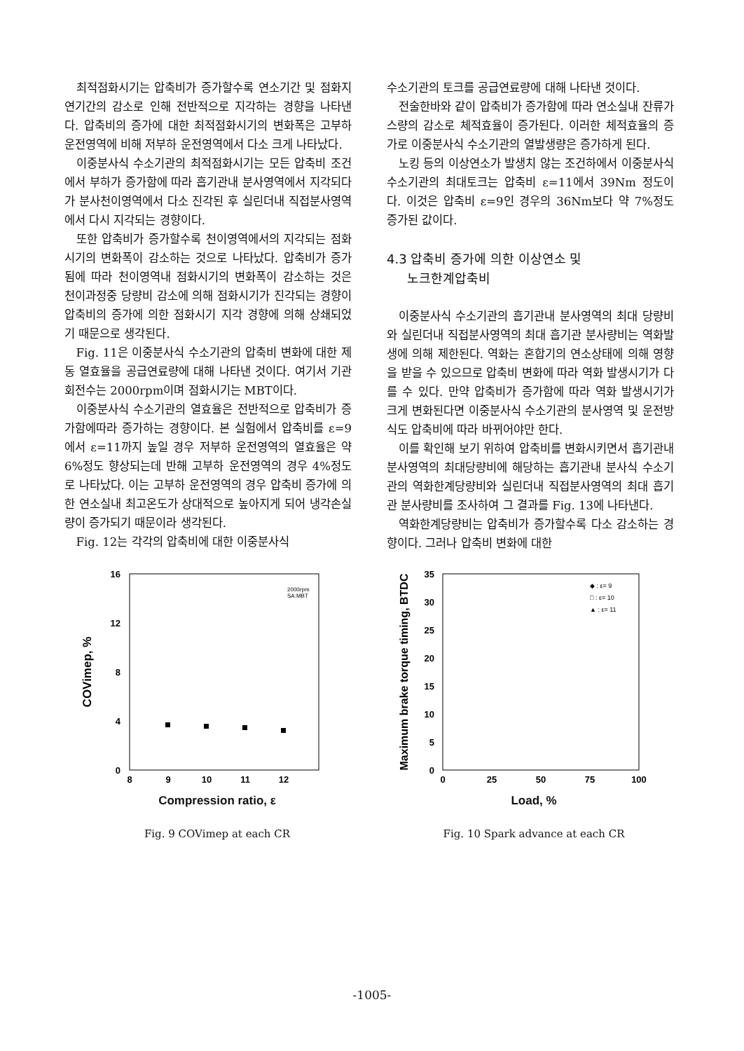최적점화시기는 압축비가 증가할수록 연소기간 및 점화지연기간의 감소로 인해 전반적으로 지각하는 경향을 나타낸다. 압축비의 증가에 대한 최적점화시기의 변화폭은 고부하 운전영역에 비해 저부하 운전영역에서 다소 크게 나타났다.
이중분사식 수소기관의 최적점화시기는 모든 압축비 조건에서 부하가 증가함에 따라 흡기관내 분사영역에서 지각되다가 분사천이영역에서 다소 진각된 후 실린더내 직접분사영역에서 다시 지각되는 경향이다.
또한 압축비가 증가할수록 천이영역에서의 지각되는 점화시기의 변화폭이 감소하는 것으로 나타났다. 압축비가 증가됨에 따라 천이영역내 점화시기의 변화폭이 감소하는 것은 천이과정중 당량비 감소에 의해 점화시기가 진각되는 경향이 압축비의 증가에 의한 점화시기 지각 경향에 의해 상쇄되었기 때문으로 생각된다.
Fig. 11은 이중분사식 수소기관의 압축비 변화에 대한 제동 열효율을 공급연료량에 대해 나타낸 것이다. 여기서 기관회전수는 2000rpm이며 점화시기는 MBT이다.
이중분사식 수소기관의 열효율은 전반적으로 압축비가 증가함에따라 증가하는 경향이다. 본 실험에서 압축비를 ε=9에서 ε=11까지 높일 경우 저부하 운전영역의 열효율은 약 6%정도 향상되는데 반해 고부하 운전영역의 경우 4%정도로 나타났다. 이는 고부하 운전영역의 경우 압축비 증가에 의한 연소실내 최고온도가 상대적으로 높아지게 되어 냉각손실량이 증가되기 때문이라 생각된다.
Fig. 12는 각각의 압축비에 대한 이중분사식
수소기관의 토크를 공급연료량에 대해 나타낸 것이다.
전술한바와 같이 압축비가 증가함에 따라 연소실내 잔류가스량의 감소로 체적효율이 증가된다. 이러한 체적효율의 증가로 이중분사식 수소기관의 열발생량은 증가하게 된다.
노킹 등의 이상연소가 발생치 않는 조건하에서 이중분사식 수소기관의 최대토크는 압축비 ε=11에서 39Nm 정도이다. 이것은 압축비 ε=9인 경우의 36Nm보다 약 7%정도 증가된 값이다.
4.3 압축비 증가에 의한 이상연소 및
노크한계압축비
이중분사식 수소기관의 흡기관내 분사영역의 최대 당량비와 실린더내 직접분사영역의 최대 흡기관 분사량비는 역화발생에 의해 제한된다. 역화는 혼합기의 연소상태에 의해 영향을 받을 수 있으므로 압축비 변화에 따라 역화 발생시기가 다를 수 있다. 만약 압축비가 증가함에 따라 역화 발생시기가 크게 변화된다면 이중분사식 수소기관의 분사영역 및 운전방식도 압축비에 따라 바뀌어야만 한다.
이를 확인해 보기 위하여 압축비를 변화시키면서 흡기관내 분사영역의 최대당량비에 해당하는 흡기관내 분사식 수소기관의 역화한계당량비와 실린더내 직접분사영역의 최대 흡기관 분사량비를 조사하여 그 결과를 Fig. 13에 나타낸다.
역화한계당량비는 압축비가 증가할수록 다소 감소하는 경향이다. 그러나 압축비 변화에 대한
16
12
8
4
0
8
9
10
11
12
2000rpm
SA:MBT
COVimep, %
Compression ratio, ε
Fig. 9 COVimep at each CR
35
30
25
20
15
10
5
0
0
25
50
75
100
◆ : ε= 9
□ : ε= 10
▲ : ε= 11
Maximum brake torque timing, BTDC
Load, %
Fig. 10 Spark advance at each CR
-1005-